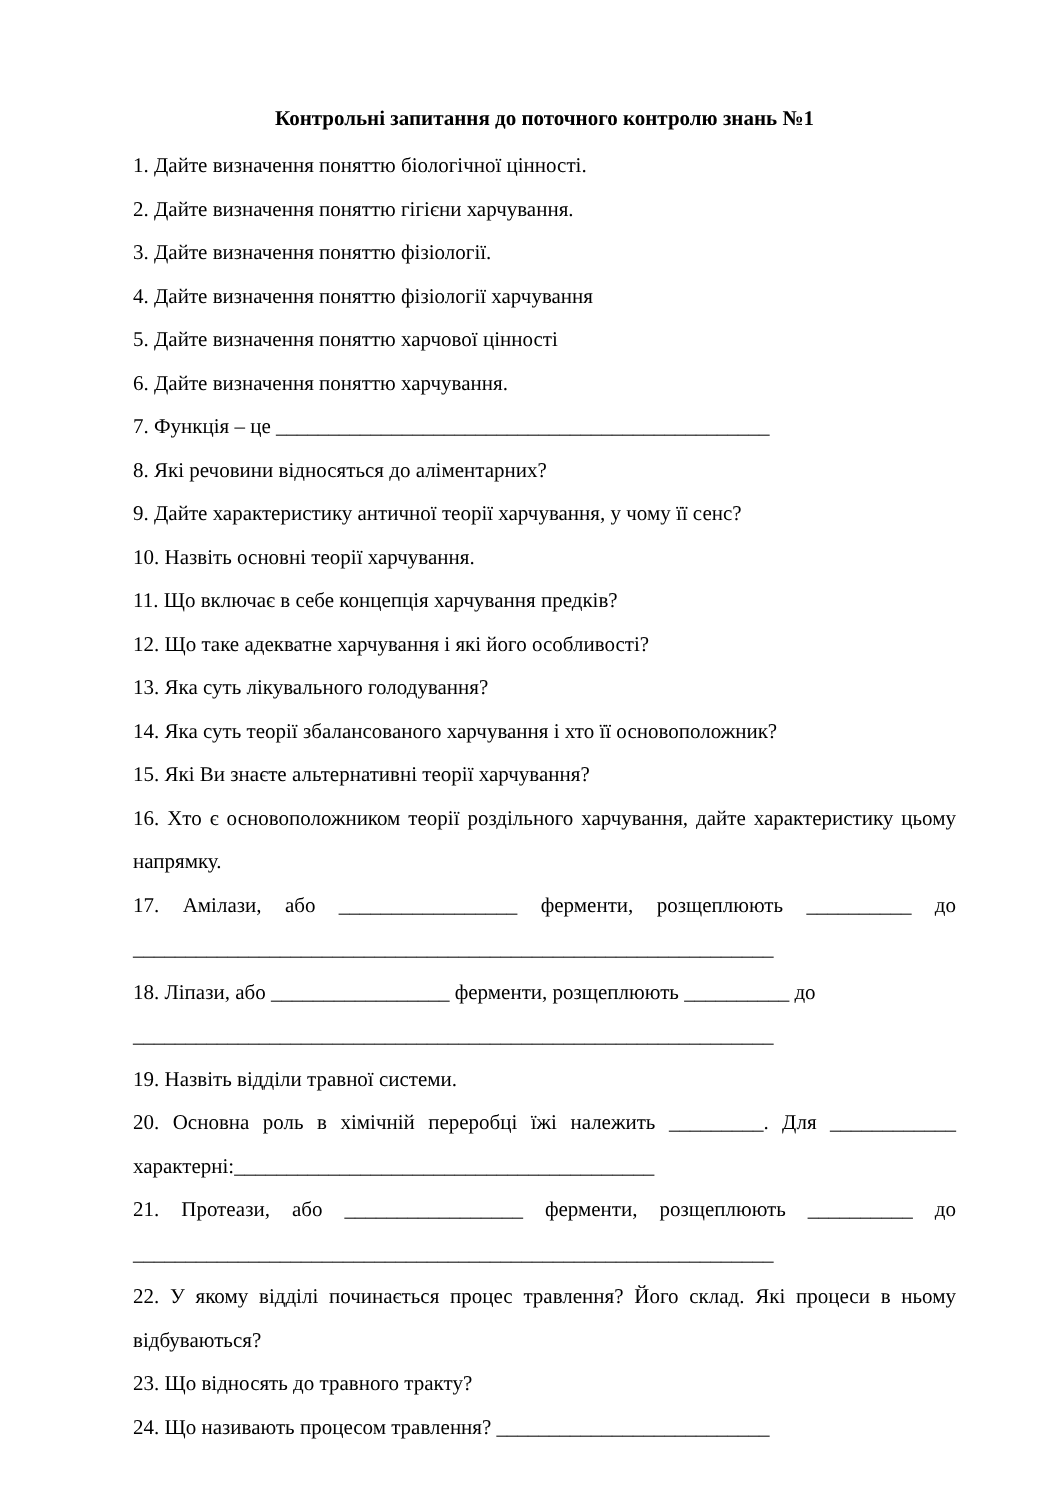Контрольні запитання до поточного контролю знань №1
1. Дайте визначення поняттю біологічної цінності.
2. Дайте визначення поняттю гігієни харчування.
3. Дайте визначення поняттю фізіології.
4. Дайте визначення поняттю фізіології харчування
5. Дайте визначення поняттю харчової цінності
6. Дайте визначення поняттю харчування.
7. Функція – це _______________________________________________
8. Які речовини відносяться до аліментарних?
9. Дайте характеристику античної теорії харчування, у чому її сенс?
10. Назвіть основні теорії харчування.
11. Що включає в себе концепція харчування предків?
12. Що таке адекватне харчування і які його особливості?
13. Яка суть лікувального голодування?
14. Яка суть теорії збалансованого харчування і хто її основоположник?
15. Які Ви знаєте альтернативні теорії харчування?
16. Хто є основоположником теорії роздільного харчування, дайте характеристику цьому напрямку.
17. Амілази, або _________________ ферменти, розщеплюють __________ до _____________________________________________________________
18. Ліпази, або _________________ ферменти, розщеплюють __________ до
_____________________________________________________________
19. Назвіть відділи травної системи.
20. Основна роль в хімічній переробці їжі належить _________. Для ____________ характерні:________________________________________
21. Протеази, або _________________ ферменти, розщеплюють __________ до _____________________________________________________________
22. У якому відділі починається процес травлення? Його склад. Які процеси в ньому відбуваються?
23. Що відносять до травного тракту?
24. Що називають процесом травлення? __________________________